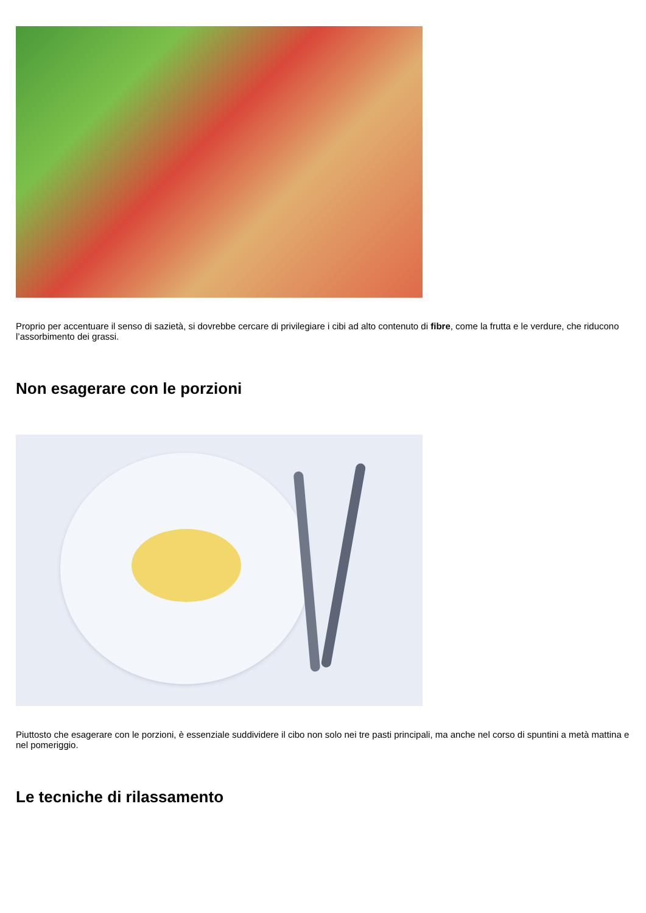Proprio per accentuare il senso di sazietà, si dovrebbe cercare di privilegiare i cibi ad alto contenuto di fibre, come la frutta e le verdure, che riducono l’assorbimento dei grassi.
Non esagerare con le porzioni
Piuttosto che esagerare con le porzioni, è essenziale suddividere il cibo non solo nei tre pasti principali, ma anche nel corso di spuntini a metà mattina e nel pomeriggio.
Le tecniche di rilassamento